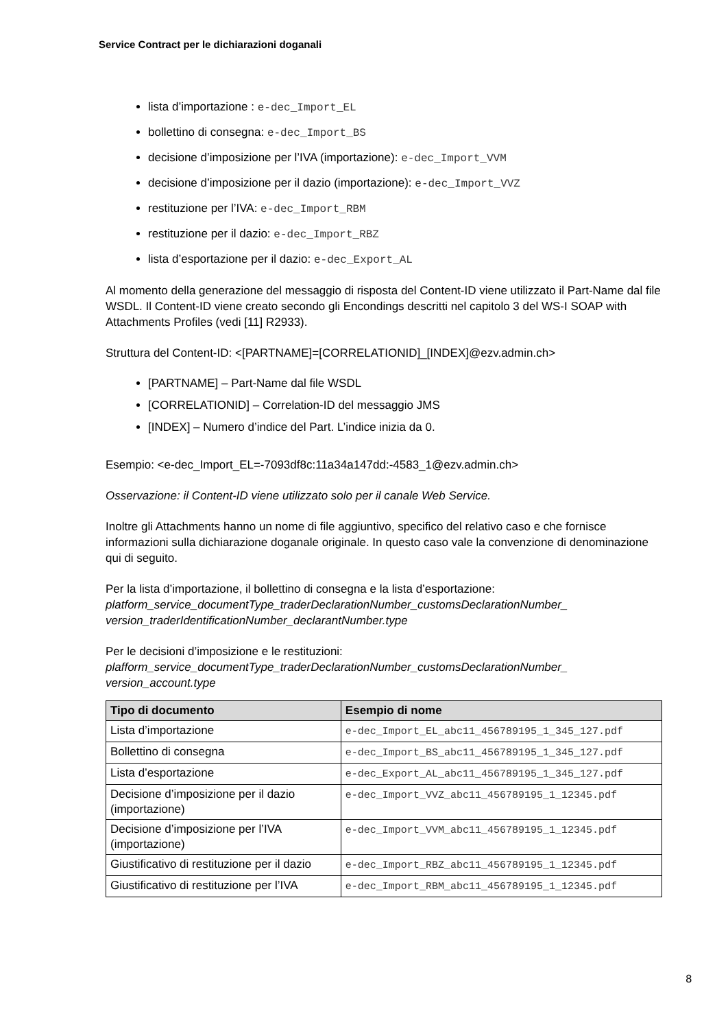Service Contract per le dichiarazioni doganali
lista d’importazione : e-dec_Import_EL
bollettino di consegna: e-dec_Import_BS
decisione d’imposizione per l’IVA (importazione): e-dec_Import_VVM
decisione d’imposizione per il dazio (importazione): e-dec_Import_VVZ
restituzione per l’IVA: e-dec_Import_RBM
restituzione per il dazio: e-dec_Import_RBZ
lista d’esportazione per il dazio: e-dec_Export_AL
Al momento della generazione del messaggio di risposta del Content-ID viene utilizzato il Part-Name dal file WSDL. Il Content-ID viene creato secondo gli Encondings descritti nel capitolo 3 del WS-I SOAP with Attachments Profiles (vedi [11] R2933).
Struttura del Content-ID: <[PARTNAME]=[CORRELATIONID]_[INDEX]@ezv.admin.ch>
[PARTNAME] – Part-Name dal file WSDL
[CORRELATIONID] – Correlation-ID del messaggio JMS
[INDEX] – Numero d’indice del Part. L’indice inizia da 0.
Esempio: <e-dec_Import_EL=-7093df8c:11a34a147dd:-4583_1@ezv.admin.ch>
Osservazione: il Content-ID viene utilizzato solo per il canale Web Service.
Inoltre gli Attachments hanno un nome di file aggiuntivo, specifico del relativo caso e che fornisce informazioni sulla dichiarazione doganale originale. In questo caso vale la convenzione di denominazione qui di seguito.
Per la lista d’importazione, il bollettino di consegna e la lista d’esportazione:
platform_service_documentType_traderDeclarationNumber_customsDeclarationNumber_ version_traderIdentificationNumber_declarantNumber.type
Per le decisioni d’imposizione e le restituzioni:
plafform_service_documentType_traderDeclarationNumber_customsDeclarationNumber_ version_account.type
| Tipo di documento | Esempio di nome |
| --- | --- |
| Lista d’importazione | e-dec_Import_EL_abc11_456789195_1_345_127.pdf |
| Bollettino di consegna | e-dec_Import_BS_abc11_456789195_1_345_127.pdf |
| Lista d’esportazione | e-dec_Export_AL_abc11_456789195_1_345_127.pdf |
| Decisione d’imposizione per il dazio (importazione) | e-dec_Import_VVZ_abc11_456789195_1_12345.pdf |
| Decisione d’imposizione per l’IVA (importazione) | e-dec_Import_VVM_abc11_456789195_1_12345.pdf |
| Giustificativo di restituzione per il dazio | e-dec_Import_RBZ_abc11_456789195_1_12345.pdf |
| Giustificativo di restituzione per l’IVA | e-dec_Import_RBM_abc11_456789195_1_12345.pdf |
8